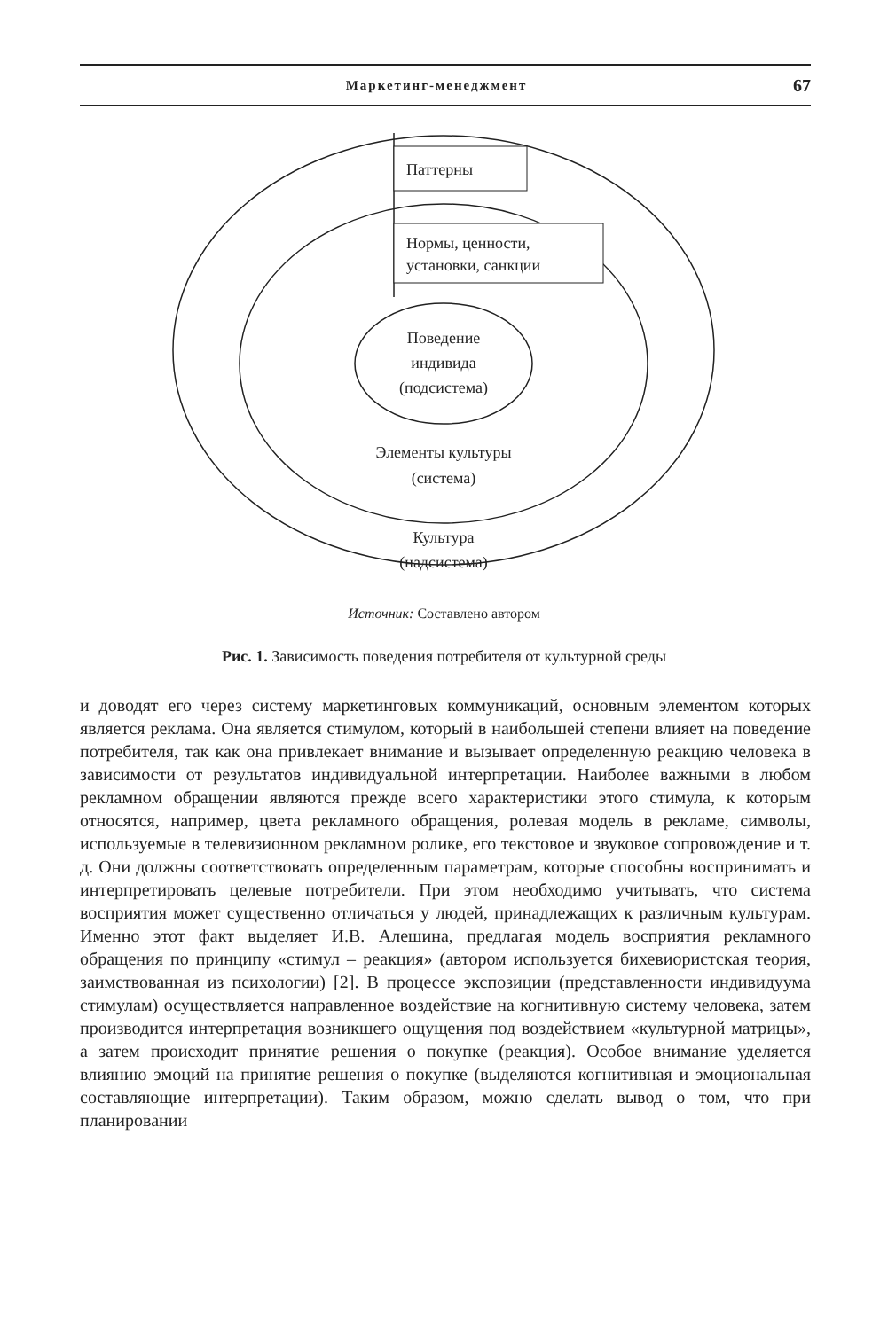Маркетинг-менеджмент 67
Паттерны
Нормы, ценности,
установки, санкции
Поведение
индивида
(подсистема)
Элементы культуры
(система)
Культура
(надсистема)
Источник: Составлено автором
Рис. 1. Зависимость поведения потребителя от культурной среды
и доводят его через систему маркетинговых коммуникаций, основным элементом которых является реклама. Она является стимулом, который в наибольшей степени влияет на поведение потребителя, так как она привлекает внимание и вызывает определенную реакцию человека в зависимости от результатов индивидуальной интерпретации. Наиболее важными в любом рекламном обращении являются прежде всего характеристики этого стимула, к которым относятся, например, цвета рекламного обращения, ролевая модель в рекламе, символы, используемые в телевизионном рекламном ролике, его текстовое и звуковое сопровождение и т. д. Они должны соответствовать определенным параметрам, которые способны воспринимать и интерпретировать целевые потребители. При этом необходимо учитывать, что система восприятия может существенно отличаться у людей, принадлежащих к различным культурам. Именно этот факт выделяет И.В. Алешина, предлагая модель восприятия рекламного обращения по принципу «стимул – реакция» (автором используется бихевиористская теория, заимствованная из психологии) [2]. В процессе экспозиции (представленности индивидуума стимулам) осуществляется направленное воздействие на когнитивную систему человека, затем производится интерпретация возникшего ощущения под воздействием «культурной матрицы», а затем происходит принятие решения о покупке (реакция). Особое внимание уделяется влиянию эмоций на принятие решения о покупке (выделяются когнитивная и эмоциональная составляющие интерпретации). Таким образом, можно сделать вывод о том, что при планировании